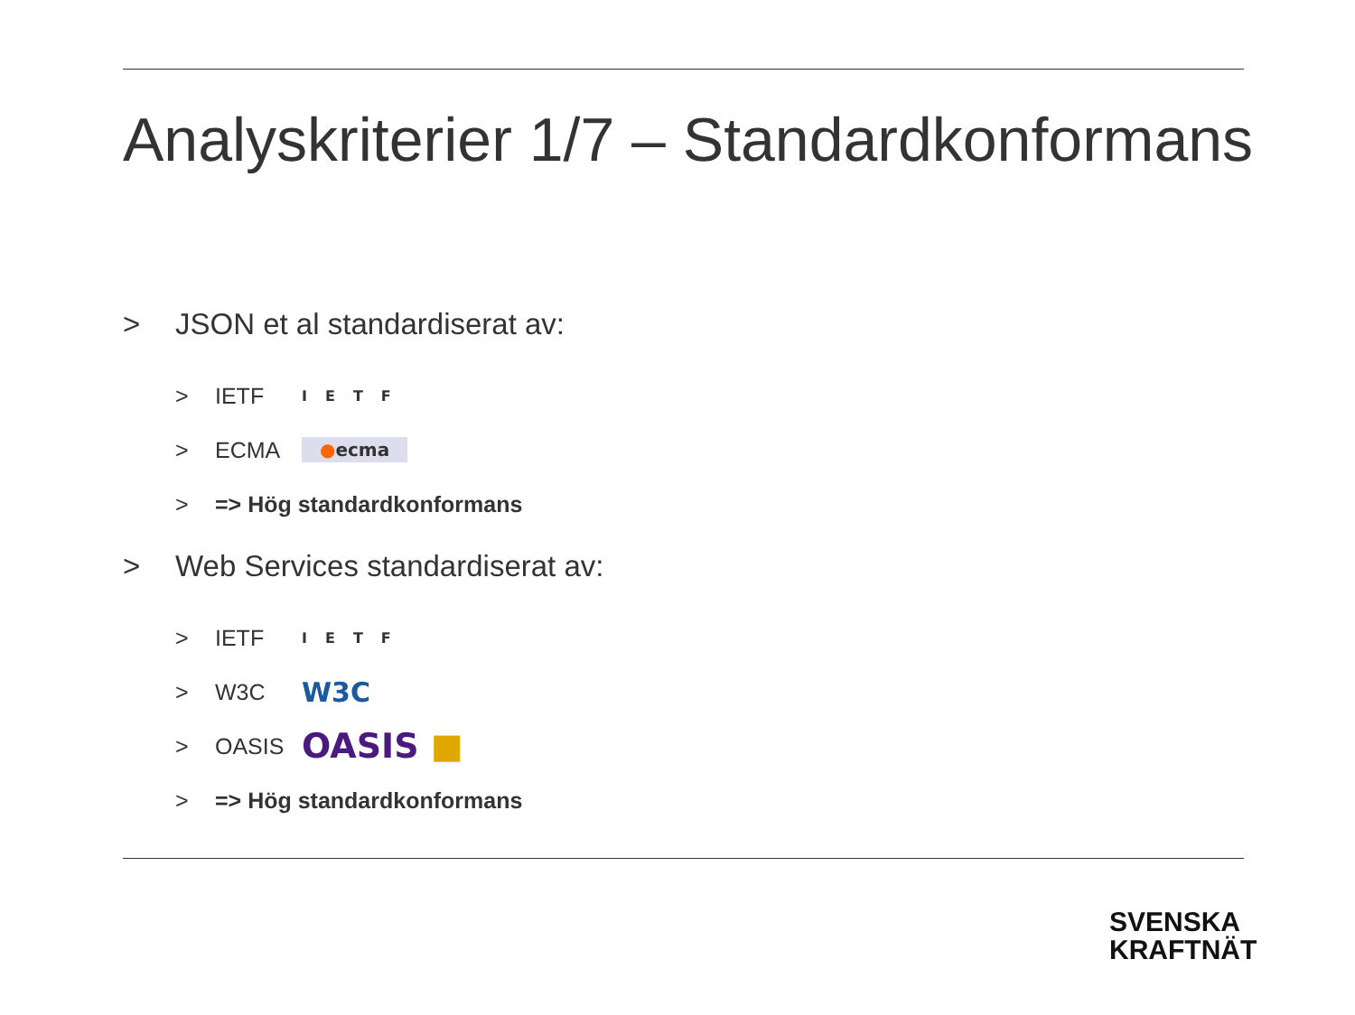Analyskriterier 1/7 – Standardkonformans
> JSON et al standardiserat av:
> IETF IETF
> ECMA ●ecma
> => Hög standardkonformans
> Web Services standardiserat av:
> IETF IETF
> W3C W3C
> OASIS OASIS ■
> => Hög standardkonformans
SVENSKA
KRAFTNÄT